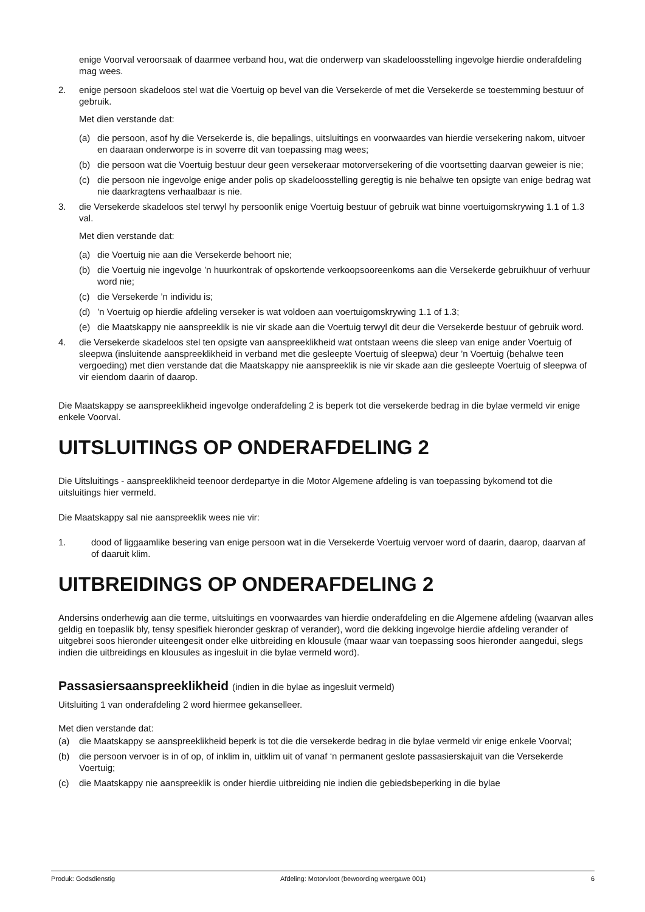enige Voorval veroorsaak of daarmee verband hou, wat die onderwerp van skadeloosstelling ingevolge hierdie onderafdeling mag wees.
2. enige persoon skadeloos stel wat die Voertuig op bevel van die Versekerde of met die Versekerde se toestemming bestuur of gebruik.
Met dien verstande dat:
(a) die persoon, asof hy die Versekerde is, die bepalings, uitsluitings en voorwaardes van hierdie versekering nakom, uitvoer en daaraan onderworpe is in soverre dit van toepassing mag wees;
(b) die persoon wat die Voertuig bestuur deur geen versekeraar motorversekering of die voortsetting daarvan geweier is nie;
(c) die persoon nie ingevolge enige ander polis op skadeloosstelling geregtig is nie behalwe ten opsigte van enige bedrag wat nie daarkragtens verhaalbaar is nie.
3. die Versekerde skadeloos stel terwyl hy persoonlik enige Voertuig bestuur of gebruik wat binne voertuigomskrywing 1.1 of 1.3 val.
Met dien verstande dat:
(a) die Voertuig nie aan die Versekerde behoort nie;
(b) die Voertuig nie ingevolge ’n huurkontrak of opskortende verkoopsooreenkoms aan die Versekerde gebruikhuur of verhuur word nie;
(c) die Versekerde ’n individu is;
(d)’n Voertuig op hierdie afdeling verseker is wat voldoen aan voertuigomskrywing 1.1 of 1.3;
(e) die Maatskappy nie aanspreeklik is nie vir skade aan die Voertuig terwyl dit deur die Versekerde bestuur of gebruik word.
4. die Versekerde skadeloos stel ten opsigte van aanspreeklikheid wat ontstaan weens die sleep van enige ander Voertuig of sleepwa (insluitende aanspreeklikheid in verband met die gesleepte Voertuig of sleepwa) deur ’n Voertuig (behalwe teen vergoeding) met dien verstande dat die Maatskappy nie aanspreeklik is nie vir skade aan die gesleepte Voertuig of sleepwa of vir eiendom daarin of daarop.
Die Maatskappy se aanspreeklikheid ingevolge onderafdeling 2 is beperk tot die versekerde bedrag in die bylae vermeld vir enige enkele Voorval.
UITSLUITINGS OP ONDERAFDELING 2
Die Uitsluitings - aanspreeklikheid teenoor derdepartye in die Motor Algemene afdeling is van toepassing bykomend tot die uitsluitings hier vermeld.
Die Maatskappy sal nie aanspreeklik wees nie vir:
1. dood of liggaamlike besering van enige persoon wat in die Versekerde Voertuig vervoer word of daarin, daarop, daarvan af of daaruit klim.
UITBREIDINGS OP ONDERAFDELING 2
Andersins onderhewig aan die terme, uitsluitings en voorwaardes van hierdie onderafdeling en die Algemene afdeling (waarvan alles geldig en toepaslik bly, tensy spesifiek hieronder geskrap of verander), word die dekking ingevolge hierdie afdeling verander of uitgebrei soos hieronder uiteengesit onder elke uitbreiding en klousule (maar waar van toepassing soos hieronder aangedui, slegs indien die uitbreidings en klousules as ingesluit in die bylae vermeld word).
Passasiersaanspreeklikheid (indien in die bylae as ingesluit vermeld)
Uitsluiting 1 van onderafdeling 2 word hiermee gekanselleer.
Met dien verstande dat:
(a) die Maatskappy se aanspreeklikheid beperk is tot die die versekerde bedrag in die bylae vermeld vir enige enkele Voorval;
(b) die persoon vervoer is in of op, of inklim in, uitklim uit of vanaf ‘n permanent geslote passasierskajuit van die Versekerde Voertuig;
(c) die Maatskappy nie aanspreeklik is onder hierdie uitbreiding nie indien die gebiedsbeperking in die bylae
Produk: Godsdienstig Afdeling: Motorvloot (bewoording weergawe 001) 6